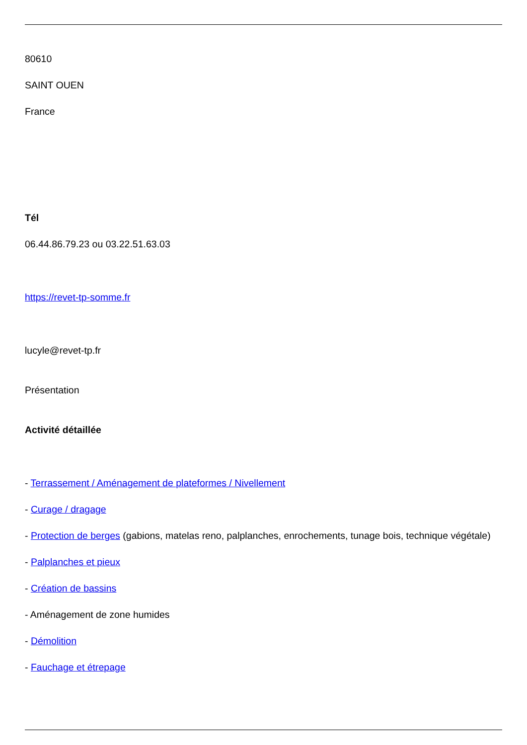80610
SAINT OUEN
France
Tél
06.44.86.79.23 ou 03.22.51.63.03
https://revet-tp-somme.fr
lucyle@revet-tp.fr
Présentation
Activité détaillée
- Terrassement / Aménagement de plateformes / Nivellement
- Curage / dragage
- Protection de berges (gabions, matelas reno, palplanches, enrochements, tunage bois, technique végétale)
- Palplanches et pieux
- Création de bassins
- Aménagement de zone humides
- Démolition
- Fauchage et étrepage